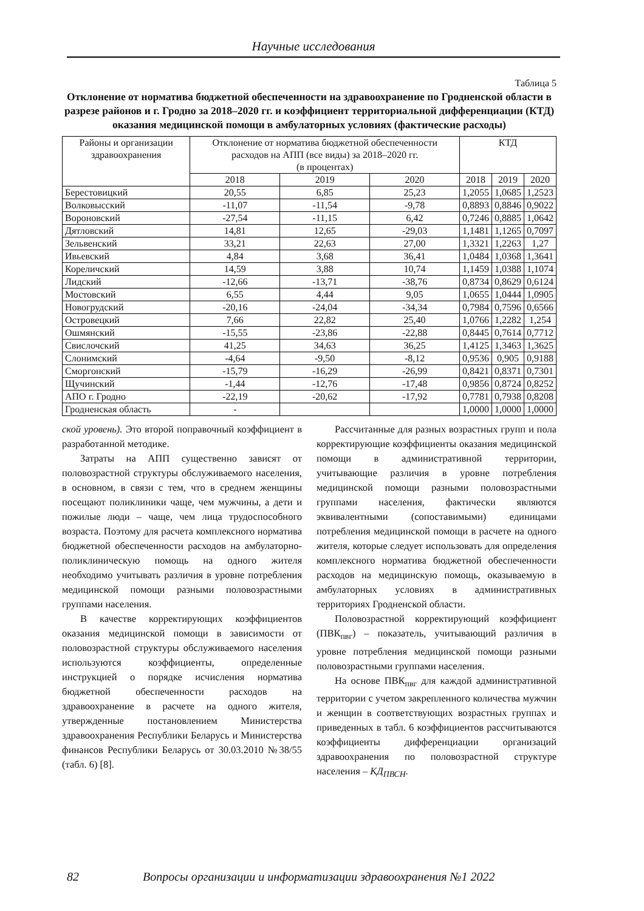Научные исследования
Таблица 5
Отклонение от норматива бюджетной обеспеченности на здравоохранение по Гродненской области в разрезе районов и г. Гродно за 2018–2020 гг. и коэффициент территориальной дифференциации (КТД) оказания медицинской помощи в амбулаторных условиях (фактические расходы)
| Районы и организации здравоохранения | Отклонение от норматива бюджетной обеспеченности расходов на АПП (все виды) за 2018–2020 гг. (в процентах) | | | КТД | | |
| --- | --- | --- | --- | --- | --- | --- |
| | 2018 | 2019 | 2020 | 2018 | 2019 | 2020 |
| Берестовицкий | 20,55 | 6,85 | 25,23 | 1,2055 | 1,0685 | 1,2523 |
| Волковысский | -11,07 | -11,54 | -9,78 | 0,8893 | 0,8846 | 0,9022 |
| Вороновский | -27,54 | -11,15 | 6,42 | 0,7246 | 0,8885 | 1,0642 |
| Дятловский | 14,81 | 12,65 | -29,03 | 1,1481 | 1,1265 | 0,7097 |
| Зельвенский | 33,21 | 22,63 | 27,00 | 1,3321 | 1,2263 | 1,27 |
| Ивьевский | 4,84 | 3,68 | 36,41 | 1,0484 | 1,0368 | 1,3641 |
| Кореличский | 14,59 | 3,88 | 10,74 | 1,1459 | 1,0388 | 1,1074 |
| Лидский | -12,66 | -13,71 | -38,76 | 0,8734 | 0,8629 | 0,6124 |
| Мостовский | 6,55 | 4,44 | 9,05 | 1,0655 | 1,0444 | 1,0905 |
| Новогрудский | -20,16 | -24,04 | -34,34 | 0,7984 | 0,7596 | 0,6566 |
| Островецкий | 7,66 | 22,82 | 25,40 | 1,0766 | 1,2282 | 1,254 |
| Ошмянский | -15,55 | -23,86 | -22,88 | 0,8445 | 0,7614 | 0,7712 |
| Свислочский | 41,25 | 34,63 | 36,25 | 1,4125 | 1,3463 | 1,3625 |
| Слонимский | -4,64 | -9,50 | -8,12 | 0,9536 | 0,905 | 0,9188 |
| Сморгонский | -15,79 | -16,29 | -26,99 | 0,8421 | 0,8371 | 0,7301 |
| Щучинский | -1,44 | -12,76 | -17,48 | 0,9856 | 0,8724 | 0,8252 |
| АПО г. Гродно | -22,19 | -20,62 | -17,92 | 0,7781 | 0,7938 | 0,8208 |
| Гродненская область | - | | | 1,0000 | 1,0000 | 1,0000 |
ской уровень). Это второй поправочный коэффициент в разработанной методике.
Затраты на АПП существенно зависят от половозрастной структуры обслуживаемого населения, в основном, в связи с тем, что в среднем женщины посещают поликлиники чаще, чем мужчины, а дети и пожилые люди – чаще, чем лица трудоспособного возраста. Поэтому для расчета комплексного норматива бюджетной обеспеченности расходов на амбулаторно-поликлиническую помощь на одного жителя необходимо учитывать различия в уровне потребления медицинской помощи разными половозрастными группами населения.
В качестве корректирующих коэффициентов оказания медицинской помощи в зависимости от половозрастной структуры обслуживаемого населения используются коэффициенты, определенные инструкцией о порядке исчисления норматива бюджетной обеспеченности расходов на здравоохранение в расчете на одного жителя, утвержденные постановлением Министерства здравоохранения Республики Беларусь и Министерства финансов Республики Беларусь от 30.03.2010 №38/55 (табл. 6) [8].
Рассчитанные для разных возрастных групп и пола корректирующие коэффициенты оказания медицинской помощи в административной территории, учитывающие различия в уровне потребления медицинской помощи разными половозрастными группами населения, фактически являются эквивалентными (сопоставимыми) единицами потребления медицинской помощи в расчете на одного жителя, которые следует использовать для определения комплексного норматива бюджетной обеспеченности расходов на медицинскую помощь, оказываемую в амбулаторных условиях в административных территориях Гродненской области.
Половозрастной корректирующий коэффициент (ПВК<sub>пвг</sub>) – показатель, учитывающий различия в уровне потребления медицинской помощи разными половозрастными группами населения.
На основе ПВК<sub>пвг</sub> для каждой административной территории с учетом закрепленного количества мужчин и женщин в соответствующих возрастных группах и приведенных в табл. 6 коэффициентов рассчитываются коэффициенты дифференциации организаций здравоохранения по половозрастной структуре населения – КД<sub>ПВСН</sub>.
82 Вопросы организации и информатизации здравоохранения №1 2022